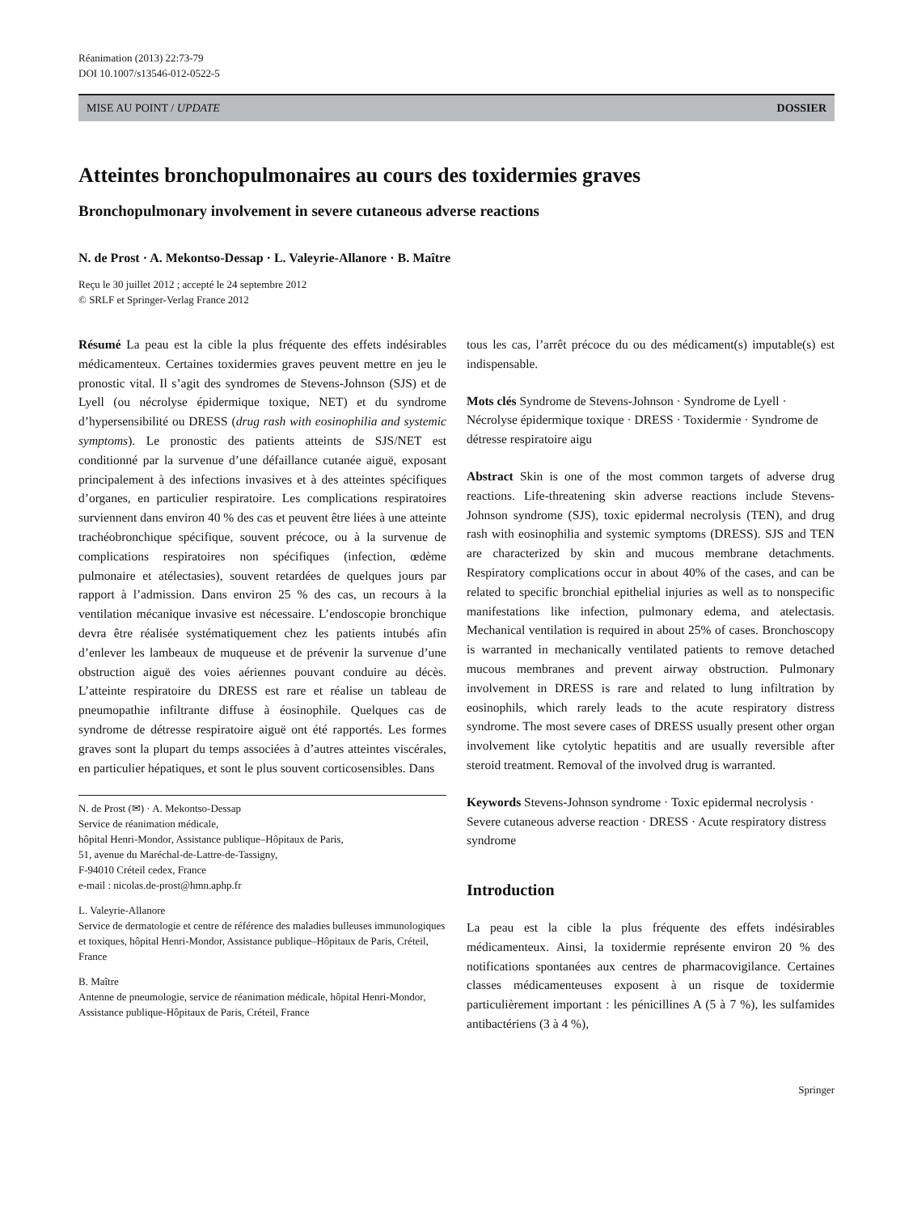Réanimation (2013) 22:73-79
DOI 10.1007/s13546-012-0522-5
MISE AU POINT / UPDATE DOSSIER
Atteintes bronchopulmonaires au cours des toxidermies graves
Bronchopulmonary involvement in severe cutaneous adverse reactions
N. de Prost · A. Mekontso-Dessap · L. Valeyrie-Allanore · B. Maître
Reçu le 30 juillet 2012 ; accepté le 24 septembre 2012
© SRLF et Springer-Verlag France 2012
Résumé La peau est la cible la plus fréquente des effets indésirables médicamenteux. Certaines toxidermies graves peuvent mettre en jeu le pronostic vital. Il s’agit des syndromes de Stevens-Johnson (SJS) et de Lyell (ou nécrolyse épidermique toxique, NET) et du syndrome d’hypersensibilité ou DRESS (drug rash with eosinophilia and systemic symptoms). Le pronostic des patients atteints de SJS/NET est conditionné par la survenue d’une défaillance cutanée aiguë, exposant principalement à des infections invasives et à des atteintes spécifiques d’organes, en particulier respiratoire. Les complications respiratoires surviennent dans environ 40 % des cas et peuvent être liées à une atteinte trachéobronchique spécifique, souvent précoce, ou à la survenue de complications respiratoires non spécifiques (infection, œdème pulmonaire et atélectasies), souvent retardées de quelques jours par rapport à l’admission. Dans environ 25 % des cas, un recours à la ventilation mécanique invasive est nécessaire. L’endoscopie bronchique devra être réalisée systématiquement chez les patients intubés afin d’enlever les lambeaux de muqueuse et de prévenir la survenue d’une obstruction aiguë des voies aériennes pouvant conduire au décès. L’atteinte respiratoire du DRESS est rare et réalise un tableau de pneumopathie infiltrante diffuse à éosinophile. Quelques cas de syndrome de détresse respiratoire aiguë ont été rapportés. Les formes graves sont la plupart du temps associées à d’autres atteintes viscérales, en particulier hépatiques, et sont le plus souvent corticosensibles. Dans
N. de Prost (✉) · A. Mekontso-Dessap
Service de réanimation médicale,
hôpital Henri-Mondor, Assistance publique–Hôpitaux de Paris,
51, avenue du Maréchal-de-Lattre-de-Tassigny,
F-94010 Créteil cedex, France
e-mail : nicolas.de-prost@hmn.aphp.fr
L. Valeyrie-Allanore
Service de dermatologie et centre de référence des maladies bulleuses immunologiques et toxiques, hôpital Henri-Mondor, Assistance publique–Hôpitaux de Paris, Créteil, France
B. Maître
Antenne de pneumologie, service de réanimation médicale, hôpital Henri-Mondor, Assistance publique-Hôpitaux de Paris, Créteil, France
tous les cas, l’arrêt précoce du ou des médicament(s) imputable(s) est indispensable.
Mots clés Syndrome de Stevens-Johnson · Syndrome de Lyell · Nécrolyse épidermique toxique · DRESS · Toxidermie · Syndrome de détresse respiratoire aigu
Abstract Skin is one of the most common targets of adverse drug reactions. Life-threatening skin adverse reactions include Stevens-Johnson syndrome (SJS), toxic epidermal necrolysis (TEN), and drug rash with eosinophilia and systemic symptoms (DRESS). SJS and TEN are characterized by skin and mucous membrane detachments. Respiratory complications occur in about 40% of the cases, and can be related to specific bronchial epithelial injuries as well as to nonspecific manifestations like infection, pulmonary edema, and atelectasis. Mechanical ventilation is required in about 25% of cases. Bronchoscopy is warranted in mechanically ventilated patients to remove detached mucous membranes and prevent airway obstruction. Pulmonary involvement in DRESS is rare and related to lung infiltration by eosinophils, which rarely leads to the acute respiratory distress syndrome. The most severe cases of DRESS usually present other organ involvement like cytolytic hepatitis and are usually reversible after steroid treatment. Removal of the involved drug is warranted.
Keywords Stevens-Johnson syndrome · Toxic epidermal necrolysis · Severe cutaneous adverse reaction · DRESS · Acute respiratory distress syndrome
Introduction
La peau est la cible la plus fréquente des effets indésirables médicamenteux. Ainsi, la toxidermie représente environ 20 % des notifications spontanées aux centres de pharmacovigilance. Certaines classes médicamenteuses exposent à un risque de toxidermie particulièrement important : les pénicillines A (5 à 7 %), les sulfamides antibactériens (3 à 4 %),
Springer